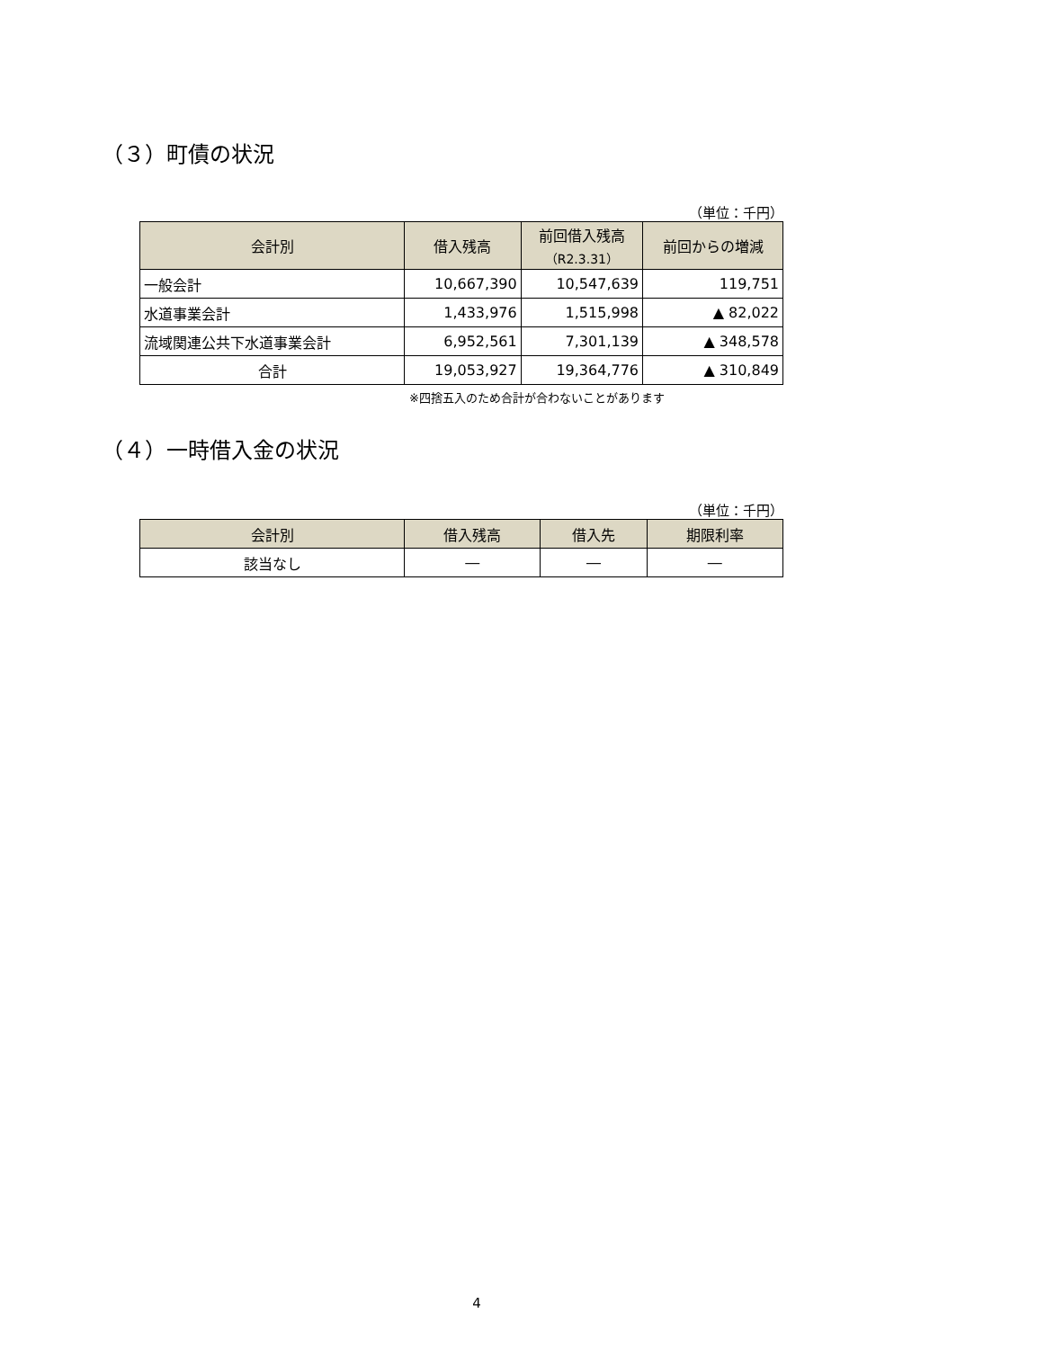（３）町債の状況
（単位：千円）
| 会計別 | 借入残高 | 前回借入残高 （R2.3.31） | 前回からの増減 |
| --- | --- | --- | --- |
| 一般会計 | 10,667,390 | 10,547,639 | 119,751 |
| 水道事業会計 | 1,433,976 | 1,515,998 | ▲ 82,022 |
| 流域関連公共下水道事業会計 | 6,952,561 | 7,301,139 | ▲ 348,578 |
| 合計 | 19,053,927 | 19,364,776 | ▲ 310,849 |
※四捨五入のため合計が合わないことがあります
（４）一時借入金の状況
（単位：千円）
| 会計別 | 借入残高 | 借入先 | 期限利率 |
| --- | --- | --- | --- |
| 該当なし | ― | ― | ― |
4